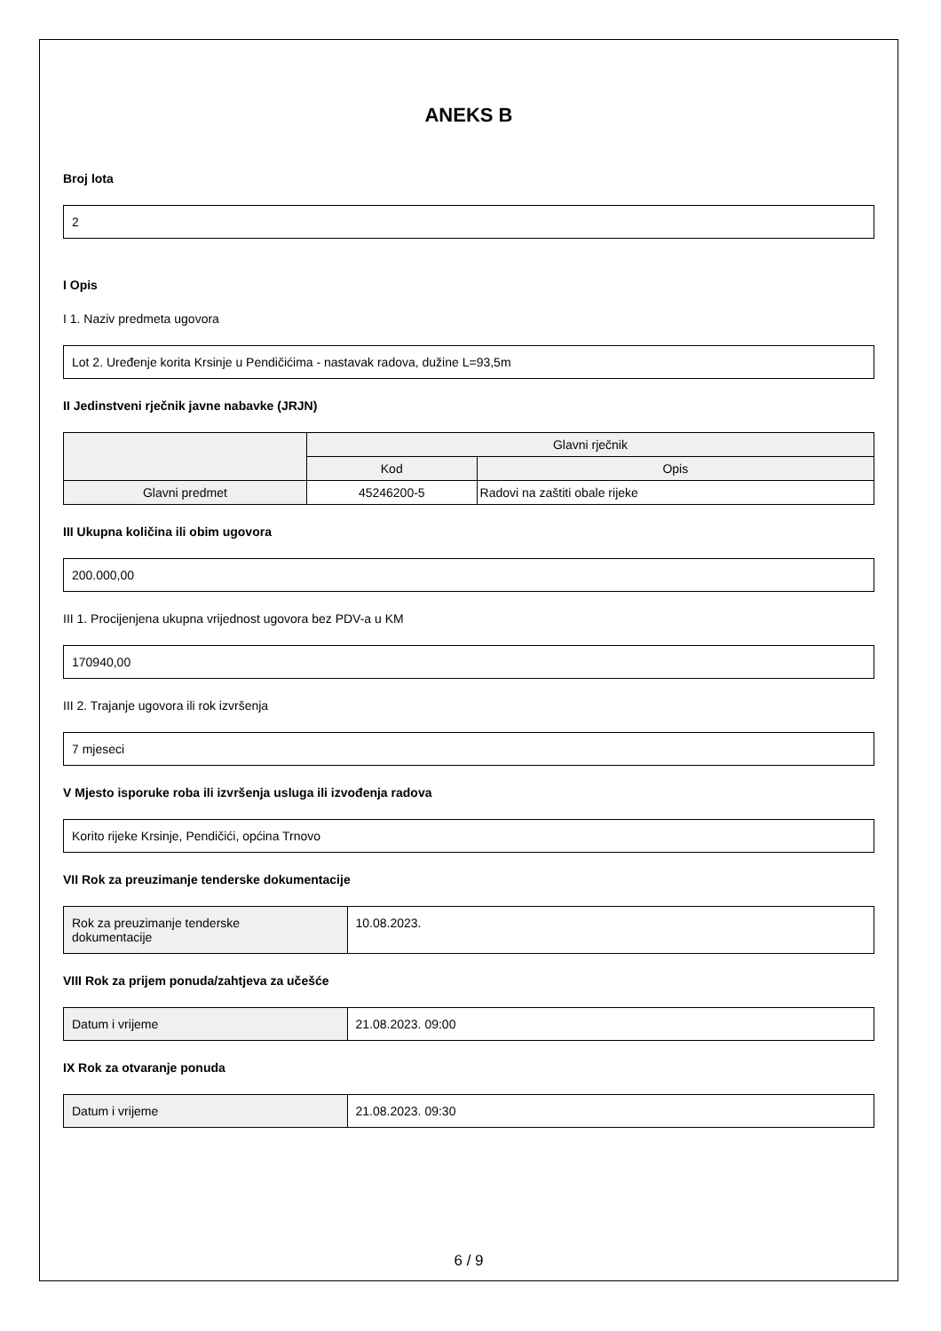ANEKS B
Broj lota
2
I Opis
I 1. Naziv predmeta ugovora
Lot 2. Uređenje korita Krsinje u Pendičićima - nastavak radova, dužine L=93,5m
II Jedinstveni rječnik javne nabavke (JRJN)
| | Glavni rječnik | |
| --- | --- | --- |
| | Kod | Opis |
| Glavni predmet | 45246200-5 | Radovi na zaštiti obale rijeke |
III Ukupna količina ili obim ugovora
200.000,00
III 1. Procijenjena ukupna vrijednost ugovora bez PDV-a u KM
170940,00
III 2. Trajanje ugovora ili rok izvršenja
7 mjeseci
V Mjesto isporuke roba ili izvršenja usluga ili izvođenja radova
Korito rijeke Krsinje, Pendičići, općina Trnovo
VII Rok za preuzimanje tenderske dokumentacije
| Rok za preuzimanje tenderske dokumentacije | 10.08.2023. |
VIII Rok za prijem ponuda/zahtjeva za učešće
| Datum i vrijeme | 21.08.2023. 09:00 |
IX Rok za otvaranje ponuda
| Datum i vrijeme | 21.08.2023. 09:30 |
6 / 9